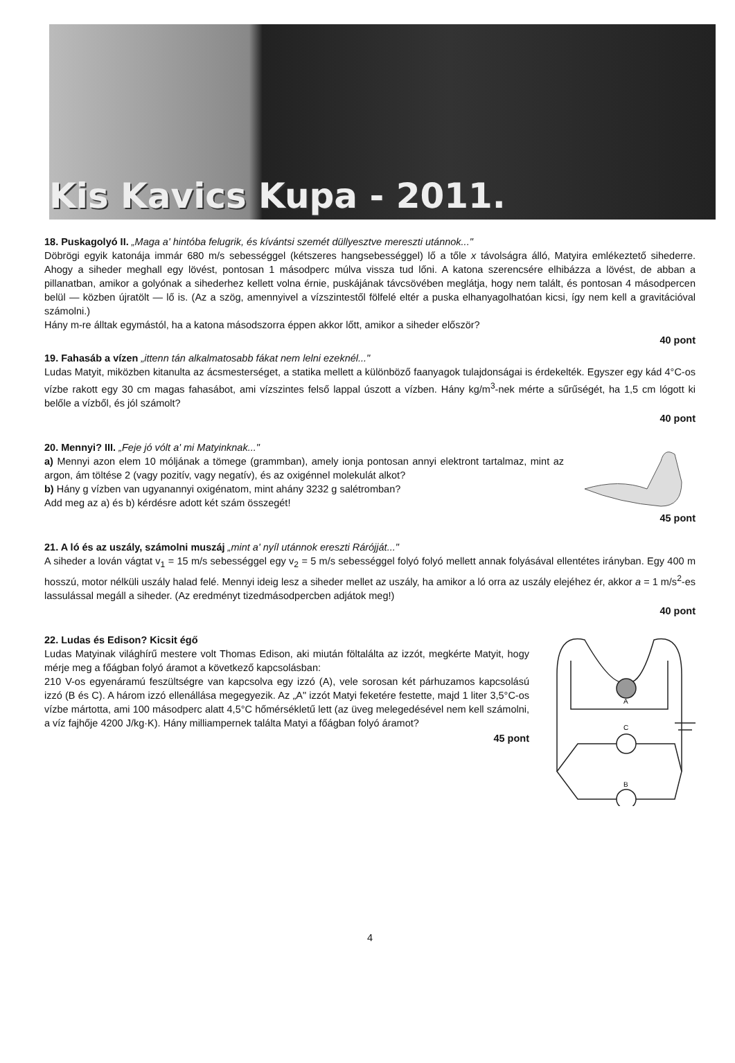Kis Kavics Kupa - 2011.
18. Puskagolyó II. „Maga a' hintóba felugrik, és kívántsi szemét düllyesztve mereszti utánnok..."
Döbrögi egyik katonája immár 680 m/s sebességgel (kétszeres hangsebességgel) lő a tőle x távolságra álló, Matyira emlékeztető sihederre. Ahogy a siheder meghall egy lövést, pontosan 1 másodperc múlva vissza tud lőni. A katona szerencsére elhibázza a lövést, de abban a pillanatban, amikor a golyónak a sihederhez kellett volna érnie, puskájának távcsövében meglátja, hogy nem talált, és pontosan 4 másodpercen belül — közben újratölt — lő is. (Az a szög, amennyivel a vízszintestől fölfelé eltér a puska elhanyagolhatóan kicsi, így nem kell a gravitációval számolni.)
Hány m-re álltak egymástól, ha a katona másodszorra éppen akkor lőtt, amikor a siheder először?
40 pont
19. Fahasáb a vízen „ittenn tán alkalmatosabb fákat nem lelni ezeknél..."
Ludas Matyit, miközben kitanulta az ácsmesterséget, a statika mellett a különböző faanyagok tulajdonságai is érdekelték. Egyszer egy kád 4°C-os vízbe rakott egy 30 cm magas fahasábot, ami vízszintes felső lappal úszott a vízben. Hány kg/m<sup>3</sup>-nek mérte a sűrűségét, ha 1,5 cm lógott ki belőle a vízből, és jól számolt?
40 pont
20. Mennyi? III. „Feje jó vólt a' mi Matyinknak..."
a) Mennyi azon elem 10 móljának a tömege (grammban), amely ionja pontosan annyi elektront tartalmaz, mint az argon, ám töltése 2 (vagy pozitív, vagy negatív), és az oxigénnel molekulát alkot?
b) Hány g vízben van ugyanannyi oxigénatom, mint ahány 3232 g salétromban?
Add meg az a) és b) kérdésre adott két szám összegét!
45 pont
21. A ló és az uszály, számolni muszáj „mint a' nyíl utánnok ereszti Rárójját..."
A siheder a lován vágtat v<sub>1</sub> = 15 m/s sebességgel egy v<sub>2</sub> = 5 m/s sebességgel folyó folyó mellett annak folyásával ellentétes irányban. Egy 400 m hosszú, motor nélküli uszály halad felé. Mennyi ideig lesz a siheder mellet az uszály, ha amikor a ló orra az uszály elejéhez ér, akkor a = 1 m/s<sup>2</sup>-es lassulással megáll a siheder. (Az eredményt tizedmásodpercben adjátok meg!)
40 pont
22. Ludas és Edison? Kicsit égő
Ludas Matyinak világhírű mestere volt Thomas Edison, aki miután föltalálta az izzót, megkérte Matyit, hogy mérje meg a főágban folyó áramot a következő kapcsolásban:
210 V-os egyenáramú feszültségre van kapcsolva egy izzó (A), vele sorosan két párhuzamos kapcsolású izzó (B és C). A három izzó ellenállása megegyezik. Az „A" izzót Matyi feketére festette, majd 1 liter 3,5°C-os vízbe mártotta, ami 100 másodperc alatt 4,5°C hőmérsékletű lett (az üveg melegedésével nem kell számolni, a víz fajhője 4200 J/kg·K). Hány milliampernek találta Matyi a főágban folyó áramot?
45 pont
A
C
B
4